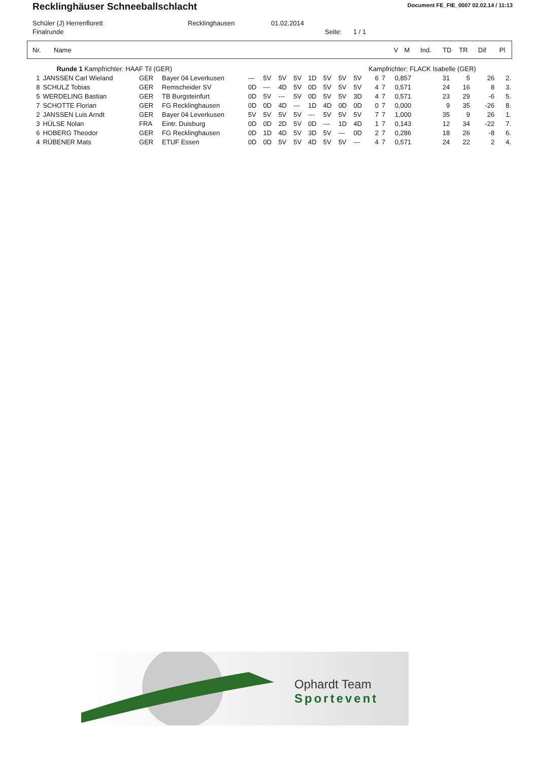Recklinghäuser Schneeballschlacht
Document FE_FIE_0007 02.02.14 / 11:13
Schüler (J) Herrenflorett Recklinghausen 01.02.2014
Finalrunde Seite: 1 / 1
| Nr. | Name | V | M | Ind. | TD | TR | Dif | Pl |
| --- | --- | --- | --- | --- | --- | --- | --- | --- |
| | Runde 1 Kampfrichter: HAAF Til (GER) | | | | | | | | | | | Kampfrichter: FLACK Isabelle (GER) | | | | | | |
| 1 | JANSSEN Carl Wieland | GER | Bayer 04 Leverkusen | --- | 5V | 5V | 5V | 1D | 5V | 5V | 5V | 6 | 7 | 0,857 | 31 | 5 | 26 | 2. |
| 8 | SCHULZ Tobias | GER | Remscheider SV | 0D | --- | 4D | 5V | 0D | 5V | 5V | 5V | 4 | 7 | 0,571 | 24 | 16 | 8 | 3. |
| 5 | WERDELING Bastian | GER | TB Burgsteinfurt | 0D | 5V | --- | 5V | 0D | 5V | 5V | 3D | 4 | 7 | 0,571 | 23 | 29 | -6 | 5. |
| 7 | SCHOTTE Florian | GER | FG Recklinghausen | 0D | 0D | 4D | --- | 1D | 4D | 0D | 0D | 0 | 7 | 0,000 | 9 | 35 | -26 | 8. |
| 2 | JANSSEN Luis Arndt | GER | Bayer 04 Leverkusen | 5V | 5V | 5V | 5V | --- | 5V | 5V | 5V | 7 | 7 | 1,000 | 35 | 9 | 26 | 1. |
| 3 | HÜLSE Nolan | FRA | Eintr. Duisburg | 0D | 0D | 2D | 5V | 0D | --- | 1D | 4D | 1 | 7 | 0,143 | 12 | 34 | -22 | 7. |
| 6 | HOBERG Theodor | GER | FG Recklinghausen | 0D | 1D | 4D | 5V | 3D | 5V | --- | 0D | 2 | 7 | 0,286 | 18 | 26 | -8 | 6. |
| 4 | RÜBENER Mats | GER | ETUF Essen | 0D | 0D | 5V | 5V | 4D | 5V | 5V | --- | 4 | 7 | 0,571 | 24 | 22 | 2 | 4. |
Ophardt Team
Sportevent